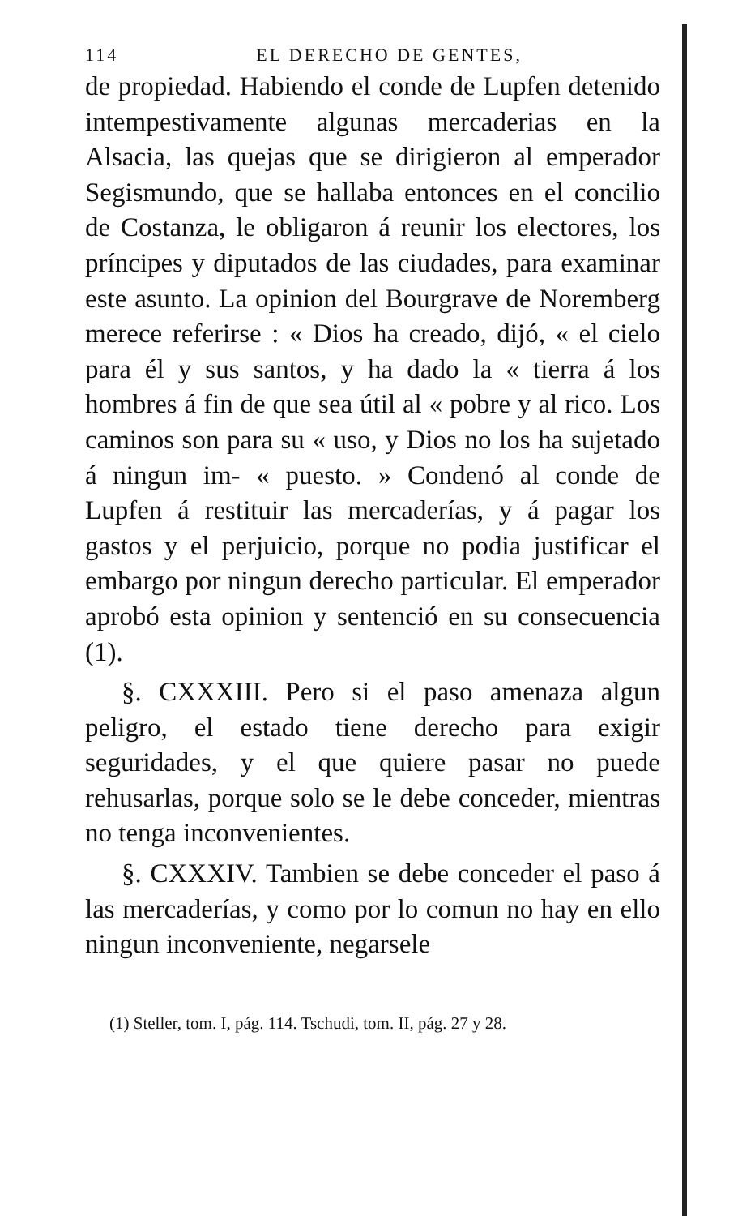114 EL DERECHO DE GENTES,
de propiedad. Habiendo el conde de Lupfen detenido intempestivamente algunas mercaderias en la Alsacia, las quejas que se dirigieron al emperador Segismundo, que se hallaba entonces en el concilio de Costanza, le obligaron á reunir los electores, los príncipes y diputados de las ciudades, para examinar este asunto. La opinion del Bourgrave de Noremberg merece referirse : « Dios ha creado, dijó, « el cielo para él y sus santos, y ha dado la « tierra á los hombres á fin de que sea útil al « pobre y al rico. Los caminos son para su « uso, y Dios no los ha sujetado á ningun im- « puesto. » Condenó al conde de Lupfen á restituir las mercaderías, y á pagar los gastos y el perjuicio, porque no podia justificar el embargo por ningun derecho particular. El emperador aprobó esta opinion y sentenció en su consecuencia (1).
§. CXXXIII. Pero si el paso amenaza algun peligro, el estado tiene derecho para exigir seguridades, y el que quiere pasar no puede rehusarlas, porque solo se le debe conceder, mientras no tenga inconvenientes.
§. CXXXIV. Tambien se debe conceder el paso á las mercaderías, y como por lo comun no hay en ello ningun inconveniente, negarsele
(1) Steller, tom. I, pág. 114. Tschudi, tom. II, pág. 27 y 28.